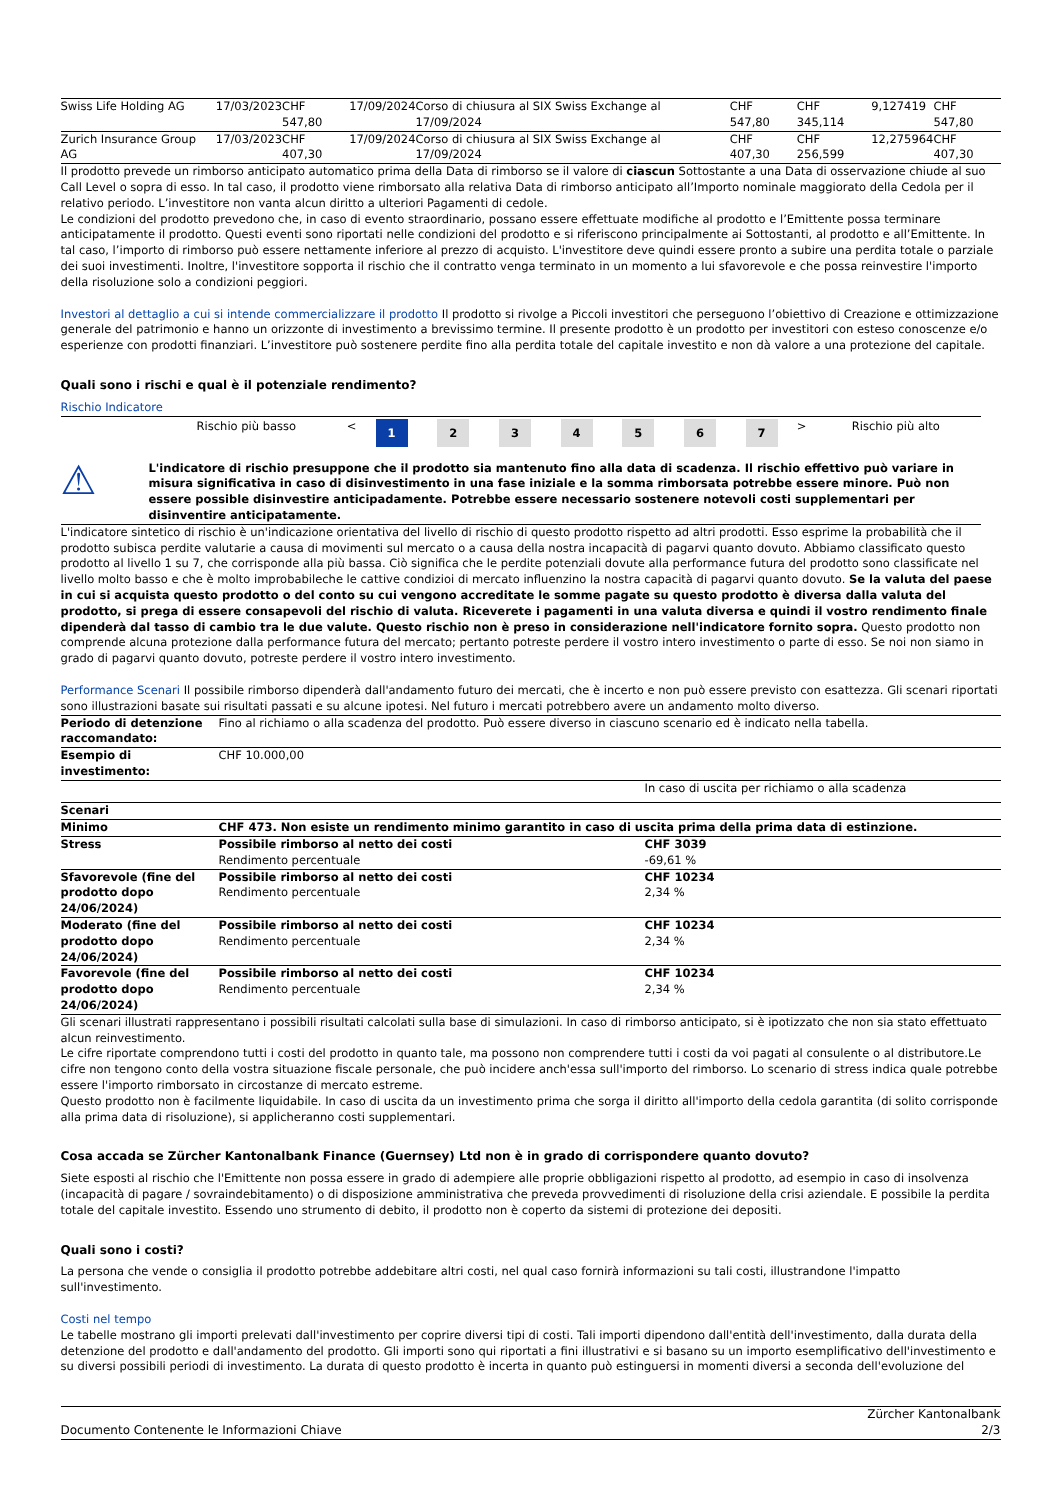| Swiss Life Holding AG | 17/03/2023 | CHF 547,80 | 17/09/2024 | Corso di chiusura al SIX Swiss Exchange al 17/09/2024 | CHF 547,80 | CHF 345,114 | 9,127419 | CHF 547,80 |
| Zurich Insurance Group AG | 17/03/2023 | CHF 407,30 | 17/09/2024 | Corso di chiusura al SIX Swiss Exchange al 17/09/2024 | CHF 407,30 | CHF 256,599 | 12,275964 | CHF 407,30 |
Il prodotto prevede un rimborso anticipato automatico prima della Data di rimborso se il valore di ciascun Sottostante a una Data di osservazione chiude al suo Call Level o sopra di esso. In tal caso, il prodotto viene rimborsato alla relativa Data di rimborso anticipato all’Importo nominale maggiorato della Cedola per il relativo periodo. L’investitore non vanta alcun diritto a ulteriori Pagamenti di cedole.
Le condizioni del prodotto prevedono che, in caso di evento straordinario, possano essere effettuate modifiche al prodotto e l’Emittente possa terminare anticipatamente il prodotto. Questi eventi sono riportati nelle condizioni del prodotto e si riferiscono principalmente ai Sottostanti, al prodotto e all’Emittente. In tal caso, l’importo di rimborso può essere nettamente inferiore al prezzo di acquisto. L'investitore deve quindi essere pronto a subire una perdita totale o parziale dei suoi investimenti. Inoltre, l'investitore sopporta il rischio che il contratto venga terminato in un momento a lui sfavorevole e che possa reinvestire l'importo della risoluzione solo a condizioni peggiori.
Investori al dettaglio a cui si intende commercializzare il prodotto Il prodotto si rivolge a Piccoli investitori che perseguono l’obiettivo di Creazione e ottimizzazione generale del patrimonio e hanno un orizzonte di investimento a brevissimo termine. Il presente prodotto è un prodotto per investitori con esteso conoscenze e/o esperienze con prodotti finanziari. L’investitore può sostenere perdite fino alla perdita totale del capitale investito e non dà valore a una protezione del capitale.
Quali sono i rischi e qual è il potenziale rendimento?
Rischio Indicatore
| | Rischio più basso | < | 1 | 2 | 3 | 4 | 5 | 6 | 7 | > | Rischio più alto |
⚠
L'indicatore di rischio presuppone che il prodotto sia mantenuto fino alla data di scadenza. Il rischio effettivo può variare in misura significativa in caso di disinvestimento in una fase iniziale e la somma rimborsata potrebbe essere minore. Può non essere possible disinvestire anticipadamente. Potrebbe essere necessario sostenere notevoli costi supplementari per disinventire anticipatamente.
L'indicatore sintetico di rischio è un'indicazione orientativa del livello di rischio di questo prodotto rispetto ad altri prodotti. Esso esprime la probabilità che il prodotto subisca perdite valutarie a causa di movimenti sul mercato o a causa della nostra incapacità di pagarvi quanto dovuto. Abbiamo classificato questo prodotto al livello 1 su 7, che corrisponde alla più bassa. Ciò significa che le perdite potenziali dovute alla performance futura del prodotto sono classificate nel livello molto basso e che è molto improbabileche le cattive condizioi di mercato influenzino la nostra capacità di pagarvi quanto dovuto. Se la valuta del paese in cui si acquista questo prodotto o del conto su cui vengono accreditate le somme pagate su questo prodotto è diversa dalla valuta del prodotto, si prega di essere consapevoli del rischio di valuta. Riceverete i pagamenti in una valuta diversa e quindi il vostro rendimento finale dipenderà dal tasso di cambio tra le due valute. Questo rischio non è preso in considerazione nell'indicatore fornito sopra. Questo prodotto non comprende alcuna protezione dalla performance futura del mercato; pertanto potreste perdere il vostro intero investimento o parte di esso. Se noi non siamo in grado di pagarvi quanto dovuto, potreste perdere il vostro intero investimento.
Performance Scenari Il possibile rimborso dipenderà dall'andamento futuro dei mercati, che è incerto e non può essere previsto con esattezza. Gli scenari riportati sono illustrazioni basate sui risultati passati e su alcune ipotesi. Nel futuro i mercati potrebbero avere un andamento molto diverso.
| Periodo di detenzione raccomandato: | Fino al richiamo o alla scadenza del prodotto. Può essere diverso in ciascuno scenario ed è indicato nella tabella. | |
| Esempio di investimento: | CHF 10.000,00 | |
| | | In caso di uscita per richiamo o alla scadenza |
| Scenari | | |
| Minimo | CHF 473. Non esiste un rendimento minimo garantito in caso di uscita prima della prima data di estinzione. | |
| Stress | Possibile rimborso al netto dei costi Rendimento percentuale | CHF 3039 -69,61 % |
| Sfavorevole (fine del prodotto dopo 24/06/2024) | Possibile rimborso al netto dei costi Rendimento percentuale | CHF 10234 2,34 % |
| Moderato (fine del prodotto dopo 24/06/2024) | Possibile rimborso al netto dei costi Rendimento percentuale | CHF 10234 2,34 % |
| Favorevole (fine del prodotto dopo 24/06/2024) | Possibile rimborso al netto dei costi Rendimento percentuale | CHF 10234 2,34 % |
Gli scenari illustrati rappresentano i possibili risultati calcolati sulla base di simulazioni. In caso di rimborso anticipato, si è ipotizzato che non sia stato effettuato alcun reinvestimento.
Le cifre riportate comprendono tutti i costi del prodotto in quanto tale, ma possono non comprendere tutti i costi da voi pagati al consulente o al distributore.Le cifre non tengono conto della vostra situazione fiscale personale, che può incidere anch'essa sull'importo del rimborso. Lo scenario di stress indica quale potrebbe essere l'importo rimborsato in circostanze di mercato estreme.
Questo prodotto non è facilmente liquidabile. In caso di uscita da un investimento prima che sorga il diritto all'importo della cedola garantita (di solito corrisponde alla prima data di risoluzione), si applicheranno costi supplementari.
Cosa accada se Zürcher Kantonalbank Finance (Guernsey) Ltd non è in grado di corrispondere quanto dovuto?
Siete esposti al rischio che l'Emittente non possa essere in grado di adempiere alle proprie obbligazioni rispetto al prodotto, ad esempio in caso di insolvenza (incapacità di pagare / sovraindebitamento) o di disposizione amministrativa che preveda provvedimenti di risoluzione della crisi aziendale. E possibile la perdita totale del capitale investito. Essendo uno strumento di debito, il prodotto non è coperto da sistemi di protezione dei depositi.
Quali sono i costi?
La persona che vende o consiglia il prodotto potrebbe addebitare altri costi, nel qual caso fornirà informazioni su tali costi, illustrandone l'impatto sull'investimento.
Costi nel tempo
Le tabelle mostrano gli importi prelevati dall'investimento per coprire diversi tipi di costi. Tali importi dipendono dall'entità dell'investimento, dalla durata della detenzione del prodotto e dall'andamento del prodotto. Gli importi sono qui riportati a fini illustrativi e si basano su un importo esemplificativo dell'investimento e su diversi possibili periodi di investimento. La durata di questo prodotto è incerta in quanto può estinguersi in momenti diversi a seconda dell'evoluzione del
Zürcher Kantonalbank
Documento Contenente le Informazioni Chiave 2/3